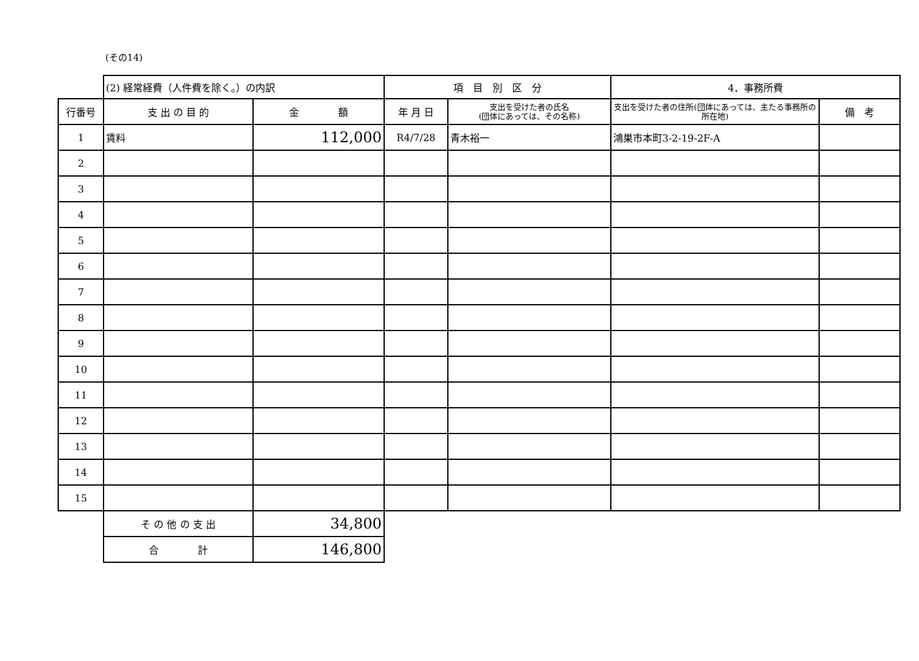(その14)
| | (2) 経常経費（人件費を除く。）の内訳 | | 項 目 別 区 分 | | 4．事務所費 | |
| --- | --- | --- | --- | --- | --- | --- |
| 行番号 | 支 出 の 目 的 | 金 額 | 年 月 日 | 支出を受けた者の氏名 (団体にあっては、その名称) | 支出を受けた者の住所(団体にあっては、主たる事務所の所在地) | 備 考 |
| 1 | 賃料 | 112,000 | R4/7/28 | 青木裕一 | 鴻巣市本町3-2-19-2F-A | |
| 2 | | | | | | |
| 3 | | | | | | |
| 4 | | | | | | |
| 5 | | | | | | |
| 6 | | | | | | |
| 7 | | | | | | |
| 8 | | | | | | |
| 9 | | | | | | |
| 10 | | | | | | |
| 11 | | | | | | |
| 12 | | | | | | |
| 13 | | | | | | |
| 14 | | | | | | |
| 15 | | | | | | |
| | そ の 他 の 支 出 | 34,800 | | | | |
| | 合 計 | 146,800 | | | | |